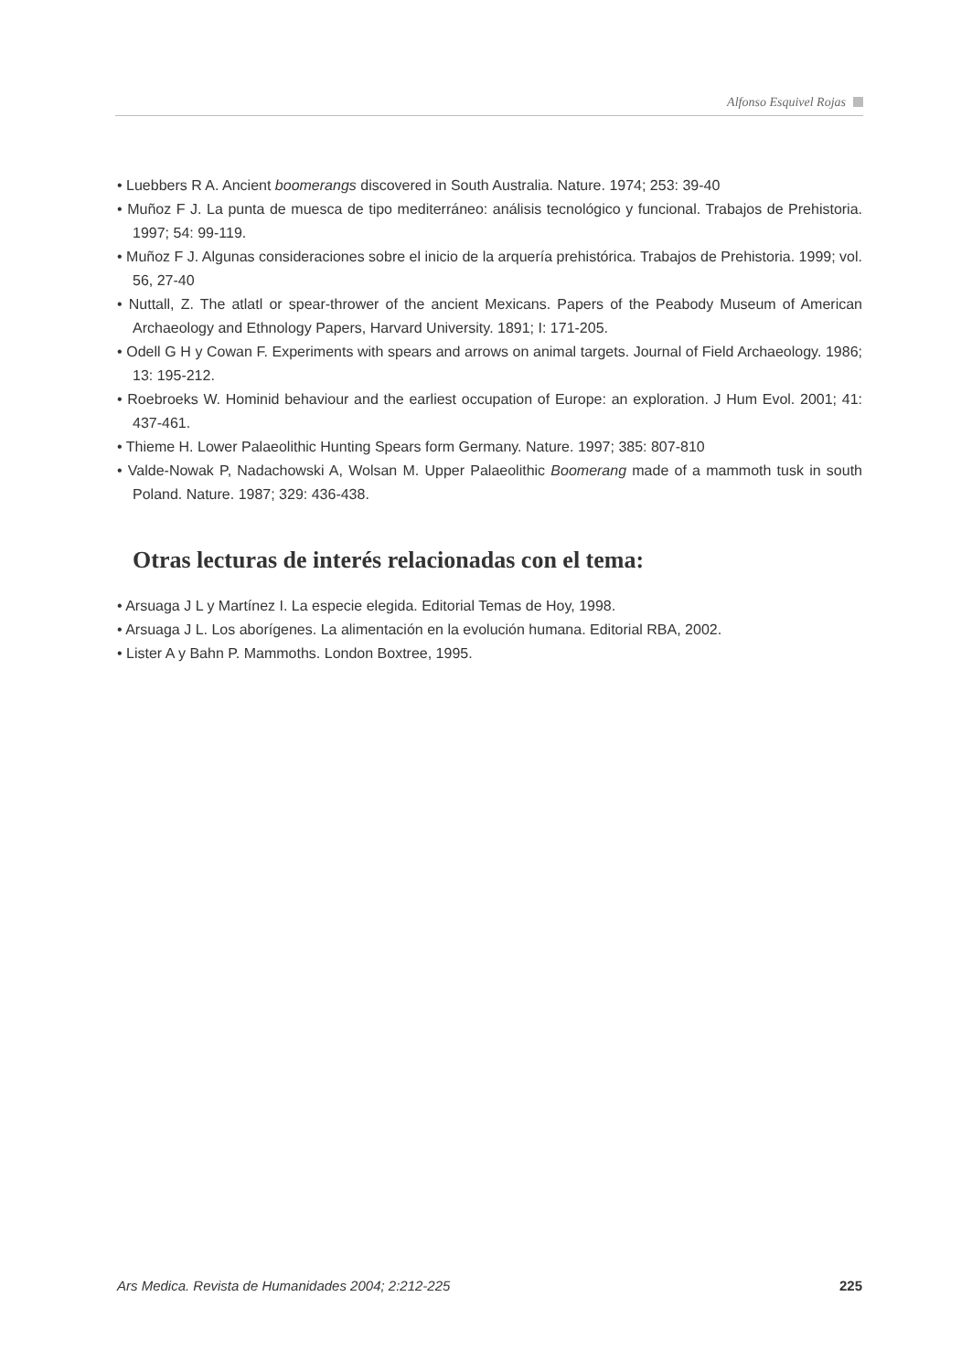Alfonso Esquivel Rojas
• Luebbers R A. Ancient boomerangs discovered in South Australia. Nature. 1974; 253: 39-40
• Muñoz F J. La punta de muesca de tipo mediterráneo: análisis tecnológico y funcional. Trabajos de Prehistoria. 1997; 54: 99-119.
• Muñoz F J. Algunas consideraciones sobre el inicio de la arquería prehistórica. Trabajos de Prehistoria. 1999; vol. 56, 27-40
• Nuttall, Z. The atlatl or spear-thrower of the ancient Mexicans. Papers of the Peabody Museum of American Archaeology and Ethnology Papers, Harvard University. 1891; I: 171-205.
• Odell G H y Cowan F. Experiments with spears and arrows on animal targets. Journal of Field Archaeology. 1986; 13: 195-212.
• Roebroeks W. Hominid behaviour and the earliest occupation of Europe: an exploration. J Hum Evol. 2001; 41: 437-461.
• Thieme H. Lower Palaeolithic Hunting Spears form Germany. Nature. 1997; 385: 807-810
• Valde-Nowak P, Nadachowski A, Wolsan M. Upper Palaeolithic Boomerang made of a mammoth tusk in south Poland. Nature. 1987; 329: 436-438.
Otras lecturas de interés relacionadas con el tema:
• Arsuaga J L y Martínez I. La especie elegida. Editorial Temas de Hoy, 1998.
• Arsuaga J L. Los aborígenes. La alimentación en la evolución humana. Editorial RBA, 2002.
• Lister A y Bahn P. Mammoths. London Boxtree, 1995.
Ars Medica. Revista de Humanidades 2004; 2:212-225 225